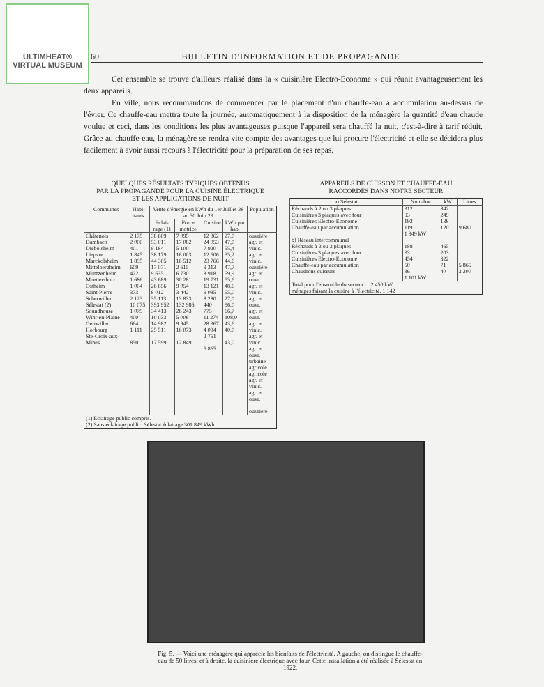ULTIMHEAT®
VIRTUAL MUSEUM
60 BULLETIN D'INFORMATION ET DE PROPAGANDE
Cet ensemble se trouve d'ailleurs réalisé dans la « cuisinière Electro-Econome » qui réunit avantageusement les deux appareils.
En ville, nous recommandons de commencer par le placement d'un chauffe-eau à accumulation au-dessus de l'évier. Ce chauffe-eau mettra toute la journée, automatiquement à la disposition de la ménagère la quantité d'eau chaude voulue et ceci, dans les conditions les plus avantageuses puisque l'appareil sera chauffé la nuit, c'est-à-dire à tarif réduit. Grâce au chauffe-eau, la ménagère se rendra vite compte des avantages que lui procure l'électricité et elle se décidera plus facilement à avoir aussi recours à l'électricité pour la préparation de ses repas.
QUELQUES RÉSULTATS TYPIQUES OBTENUS
PAR LA PROPAGANDE POUR LA CUISINE ÉLECTRIQUE
ET LES APPLICATIONS DE NUIT
| Communes | Habi-tants | Vente d'énergie en kWh du 1er Juillet 28 au 30 Juin 29 | | | | Population |
| --- | --- | --- | --- | --- | --- | --- |
| | | Eclai-rage (1) | Force motrice | Cuisine | kWh par hab. | |
| Châtenois Dambach Diebolsheim Liepvre Marckolsheim Mittelbergheim Muntzenheim Muettersholz Ostheim Saint-Pierre Scherwiller Sélestat (2) Soundhouse Wihr-en-Plaine Gertwiller Horbourg Ste-Croix-aux-Mines | 2 175 2 000 401 1 845 1 895 609 422 1 686 1 004 373 2 123 10 075 1 079 400 664 1 111 850 | 38 609 53 011 9 184 38 179 44 305 17 071 9 635 43 689 26 656 8 012 35 113 393 952 34 413 10 033 14 982 25 511 17 599 | 7 095 17 082 5 100 16 003 16 512 2 615 6 730 30 281 9 054 3 442 13 833 132 986 26 243 5 006 9 945 16 073 12 849 | 12 862 24 053 7 920 12 606 23 766 9 313 8 918 19 731 13 121 9 085 8 280 440 775 11 274 28 367 4 034 2 761 5 865 | 27,0 47,0 55,4 35,2 44,6 47,7 59,9 55,6 48,6 55,0 27,0 96,0 66,7 108,0 43,6 40,0 43,0 | ouvrière agr. et vinic. agr. et vinic. ouvrière agr. et ouvr. agr. et vinic. agr. et ouvr. agr. et ouvr. agr. et vinic. agr. et vinic. agr. et ouvr. urbaine agricole agricole agr. et vinic. agr. et ouvr. ouvrière |
| (1) Eclairage public compris. (2) Sans éclairage public. Sélestat éclairage 301 849 kWh. | | | | | | |
APPAREILS DE CUISSON ET CHAUFFE-EAU
RACCORDÉS DANS NOTRE SECTEUR
| a) Sélestat | Nom-bre | kW | Litres |
| --- | --- | --- | --- |
| Réchauds à 2 ou 3 plaques Cuisinières 3 plaques avec four Cuisinières Electro-Econome Chauffe-eau par accumulation | 312 93 192 119 | 842 249 138 120 | 9 680 |
| | 1 349 kW | | |
| b) Réseau intercommunal | | | |
| Réchauds à 2 ou 3 plaques Cuisinières 3 plaques avec four Cuisinières Electro-Econome Chauffe-eau par accumulation Chaudrons cuiseurs | 188 33 454 50 36 | 465 203 322 71 40 | 5 865 3 200 |
| | 1 101 kW | | |
| Total pour l'ensemble du secteur ... 2 450 kW ménages faisant la cuisine à l'électricité. 1 142 | | | |
Fig. 5. — Voici une ménagère qui apprécie les bienfaits de l'électricité. A gauche, on distingue le chauffe-eau de 50 litres, et à droite, la cuisinière électrique avec four. Cette installation a été réalisée à Sélestat en 1922.